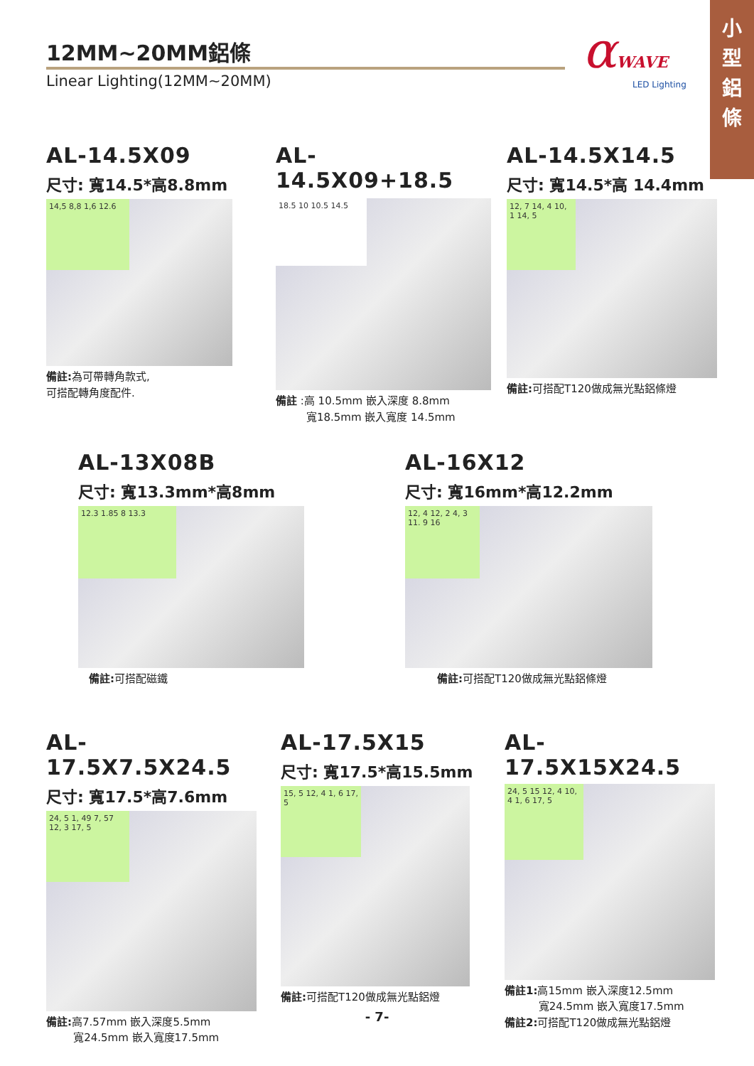小
型
鋁
條
12MM~20MM鋁條
Linear Lighting(12MM~20MM)
αWAVE
LED Lighting
AL-14.5X09
尺寸: 寬14.5*高8.8mm
14,5 8,8 1,6 12.6
備註: 為可帶轉角款式,
可搭配轉角度配件.
AL-14.5X09+18.5
18.5 10 10.5 14.5
備註 :高 10.5mm 嵌入深度 8.8mm
寬18.5mm 嵌入寬度 14.5mm
AL-14.5X14.5
尺寸: 寬14.5*高 14.4mm
12, 7 14, 4 10, 1 14, 5
備註: 可搭配T120做成無光點鋁條燈
AL-13X08B
尺寸: 寬13.3mm*高8mm
12.3 1.85 8 13.3
備註: 可搭配磁鐵
AL-16X12
尺寸: 寬16mm*高12.2mm
12, 4 12, 2 4, 3 11. 9 16
備註: 可搭配T120做成無光點鋁條燈
AL-17.5X7.5X24.5
尺寸: 寬17.5*高7.6mm
24, 5 1, 49 7, 57 12, 3 17, 5
備註: 高7.57mm 嵌入深度5.5mm
寬24.5mm 嵌入寬度17.5mm
AL-17.5X15
尺寸: 寬17.5*高15.5mm
15, 5 12, 4 1, 6 17, 5
備註: 可搭配T120做成無光點鋁燈
AL-17.5X15X24.5
24, 5 15 12, 4 10, 4 1, 6 17, 5
備註1: 高15mm 嵌入深度12.5mm
寬24.5mm 嵌入寬度17.5mm
備註2: 可搭配T120做成無光點鋁燈
- 7-